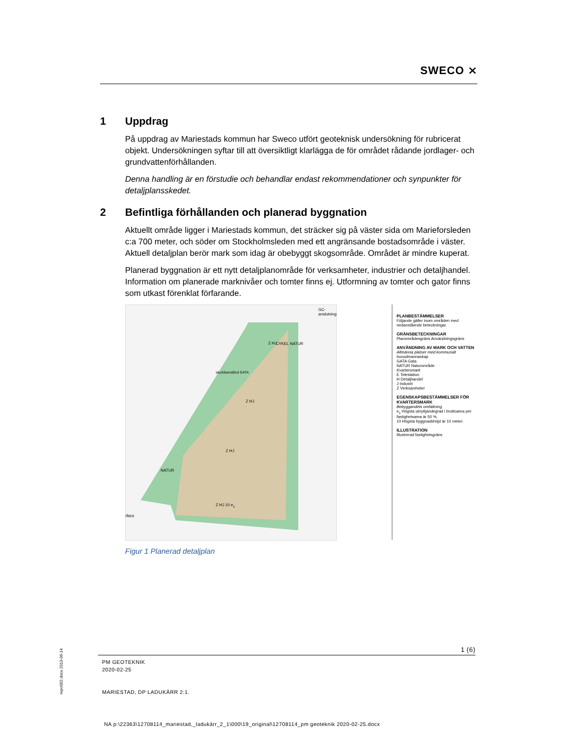SWECO ⨯
1 Uppdrag
På uppdrag av Mariestads kommun har Sweco utfört geoteknisk undersökning för rubricerat objekt. Undersökningen syftar till att översiktligt klarlägga de för området rådande jordlager- och grundvattenförhållanden.
Denna handling är en förstudie och behandlar endast rekommendationer och synpunkter för detaljplansskedet.
2 Befintliga förhållanden och planerad byggnation
Aktuellt område ligger i Mariestads kommun, det sträcker sig på väster sida om Marieforsleden c:a 700 meter, och söder om Stockholmsleden med ett angränsande bostadsområde i väster. Aktuell detaljplan berör mark som idag är obebyggt skogsområde. Området är mindre kuperat.
Planerad byggnation är ett nytt detaljplanområde för verksamheter, industrier och detaljhandel. Information om planerade marknivåer och tomter finns ej. Utformning av tomter och gator finns som utkast förenklat förfarande.
GC- anslutning
CYKEL NATUR
Z HJ
skyddsavstånd GATA
Z HJ
Z HJ
NATUR
Z HJ 10 e<sub>1</sub>
rkes
PLANBESTÄMMELSER
Följande gäller inom områden med nedanstående beteckningar.
GRÄNSBETECKNINGAR
Planområdesgräns Användningsgräns
ANVÄNDNING AV MARK OCH VATTEN
Allmänna platser med kommunalt huvudmannaskap
GATA Gata
NATUR Naturområde
Kvartersmark
E Teleslation
H Detaljhandel
J Industri
Z Verksamheter
EGENSKAPSBESTÄMMELSER FÖR KVARTERSMARK
Bebyggandets omfattning
e<sub>1</sub> Högsta utnyttjandegrad i bruttoarea per fastighetsarea är 50 %.
10 Högsta byggnadshöjd är 10 meter.
ILLUSTRATION
Illustrerad fastighetsgräns
Figur 1 Planerad detaljplan
repo002.docx 2013-06-14
1 (6)
PM GEOTEKNIK
2020-02-25
MARIESTAD, DP LADUKÄRR 2:1.
NA p:\22363\12708114_mariestad,_ladukärr_2_1\000\19_original\12708114_pm geoteknik 2020-02-25.docx